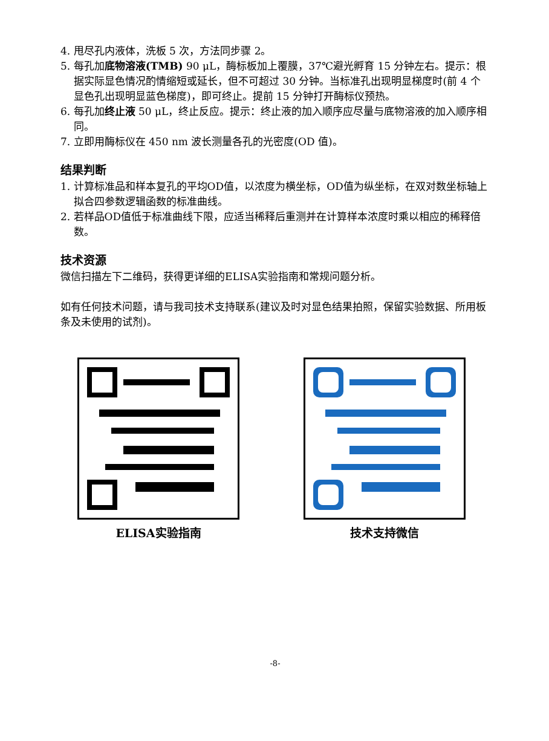4. 甩尽孔内液体，洗板 5 次，方法同步骤 2。
5. 每孔加底物溶液(TMB) 90 μL，酶标板加上覆膜，37℃避光孵育 15 分钟左右。提示：根据实际显色情况酌情缩短或延长，但不可超过 30 分钟。当标准孔出现明显梯度时(前 4 个显色孔出现明显蓝色梯度)，即可终止。提前 15 分钟打开酶标仪预热。
6. 每孔加终止液 50 μL，终止反应。提示：终止液的加入顺序应尽量与底物溶液的加入顺序相同。
7. 立即用酶标仪在 450 nm 波长测量各孔的光密度(OD 值)。
结果判断
1. 计算标准品和样本复孔的平均OD值，以浓度为横坐标，OD值为纵坐标，在双对数坐标轴上拟合四参数逻辑函数的标准曲线。
2. 若样品OD值低于标准曲线下限，应适当稀释后重测并在计算样本浓度时乘以相应的稀释倍数。
技术资源
微信扫描左下二维码，获得更详细的ELISA实验指南和常规问题分析。
如有任何技术问题，请与我司技术支持联系(建议及时对显色结果拍照，保留实验数据、所用板条及未使用的试剂)。
ELISA实验指南 技术支持微信
-8-